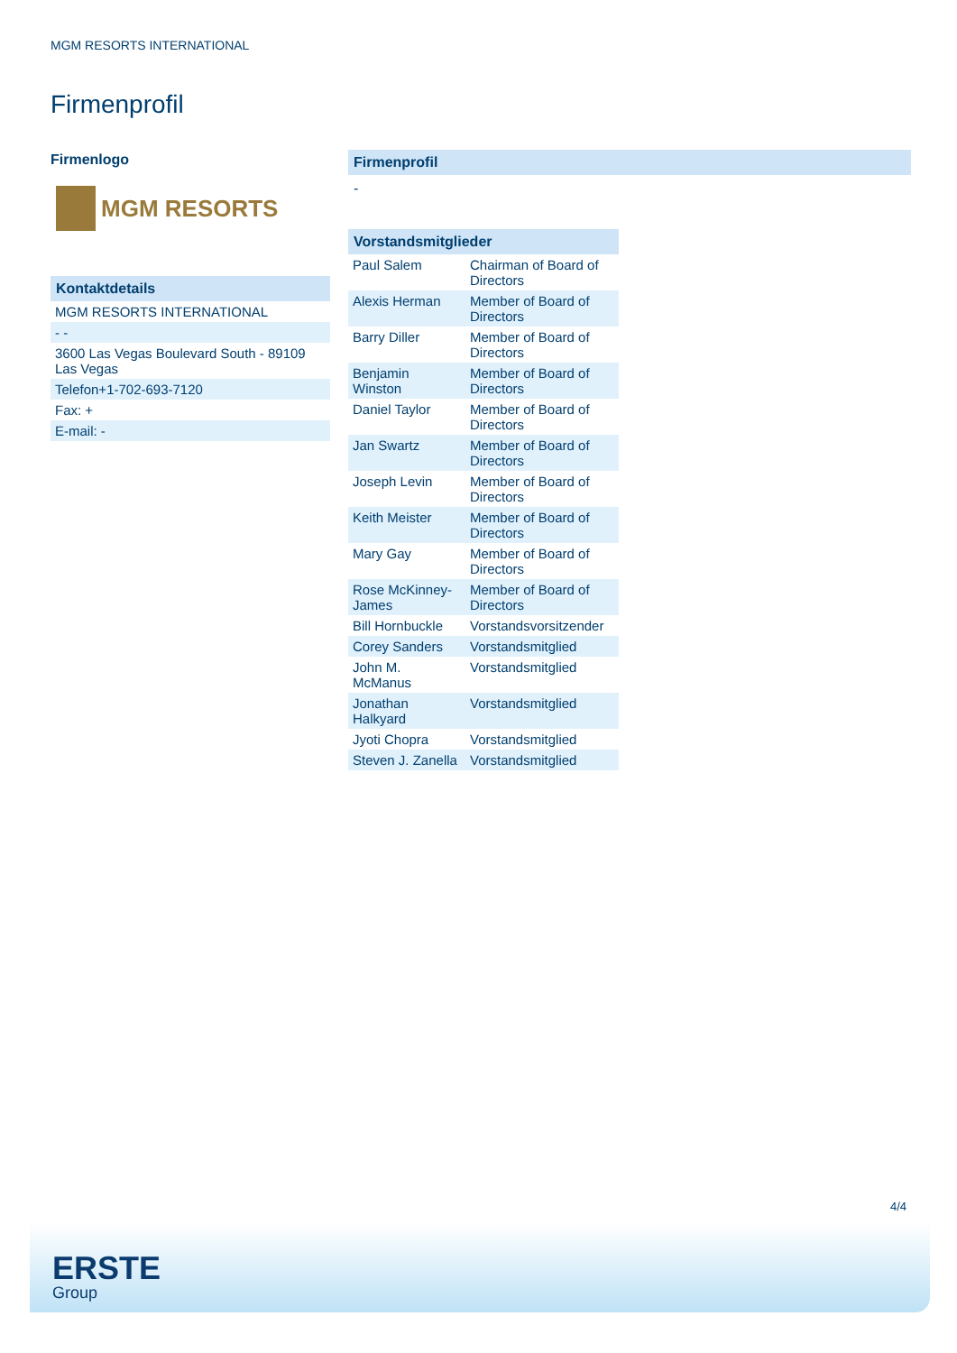MGM RESORTS INTERNATIONAL
Firmenprofil
Firmenlogo
MGM RESORTS
Kontaktdetails
| MGM RESORTS INTERNATIONAL |
| - - |
| 3600 Las Vegas Boulevard South - 89109 Las Vegas |
| Telefon+1-702-693-7120 |
| Fax: + |
| E-mail: - |
Firmenprofil
-
Vorstandsmitglieder
| Paul Salem | Chairman of Board of Directors |
| Alexis Herman | Member of Board of Directors |
| Barry Diller | Member of Board of Directors |
| Benjamin Winston | Member of Board of Directors |
| Daniel Taylor | Member of Board of Directors |
| Jan Swartz | Member of Board of Directors |
| Joseph Levin | Member of Board of Directors |
| Keith Meister | Member of Board of Directors |
| Mary Gay | Member of Board of Directors |
| Rose McKinney-James | Member of Board of Directors |
| Bill Hornbuckle | Vorstandsvorsitzender |
| Corey Sanders | Vorstandsmitglied |
| John M. McManus | Vorstandsmitglied |
| Jonathan Halkyard | Vorstandsmitglied |
| Jyoti Chopra | Vorstandsmitglied |
| Steven J. Zanella | Vorstandsmitglied |
4/4
ERSTE
Group